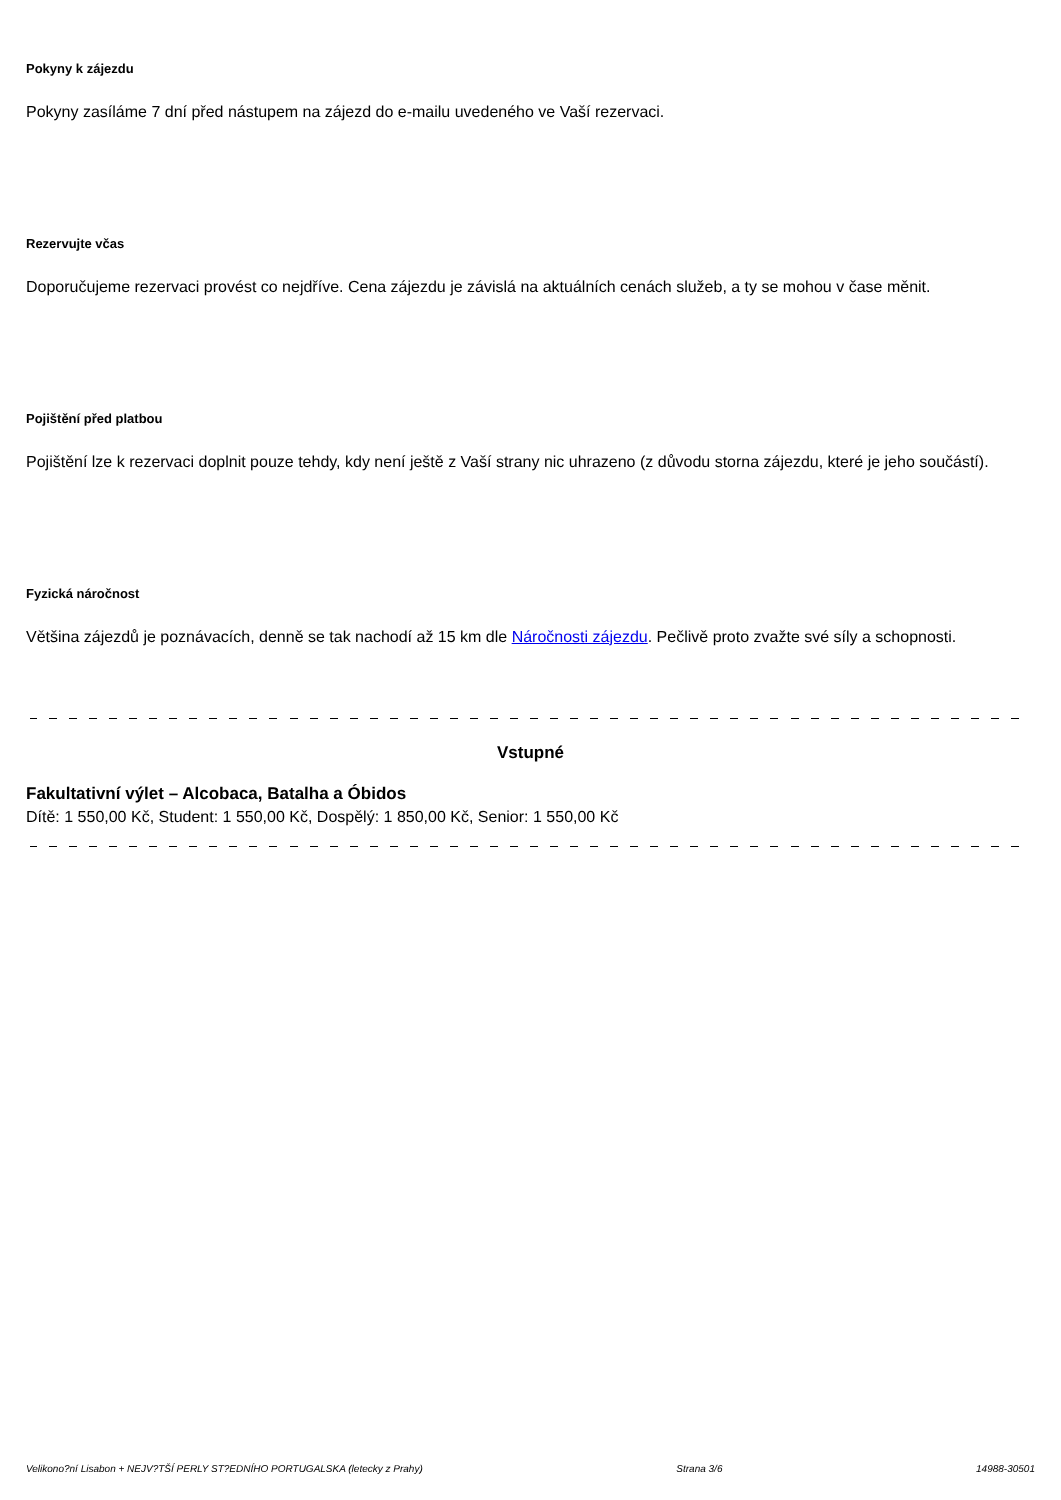Pokyny k zájezdu
Pokyny zasíláme 7 dní před nástupem na zájezd do e-mailu uvedeného ve Vaší rezervaci.
Rezervujte včas
Doporučujeme rezervaci provést co nejdříve. Cena zájezdu je závislá na aktuálních cenách služeb, a ty se mohou v čase měnit.
Pojištění před platbou
Pojištění lze k rezervaci doplnit pouze tehdy, kdy není ještě z Vaší strany nic uhrazeno (z důvodu storna zájezdu, které je jeho součástí).
Fyzická náročnost
Většina zájezdů je poznávacích, denně se tak nachodí až 15 km dle Náročnosti zájezdu. Pečlivě proto zvažte své síly a schopnosti.
Vstupné
Fakultativní výlet – Alcobaca, Batalha a Óbidos
Dítě: 1 550,00 Kč, Student: 1 550,00 Kč, Dospělý: 1 850,00 Kč, Senior: 1 550,00 Kč
Velikono?ní Lisabon + NEJV?TŠÍ PERLY ST?EDNÍHO PORTUGALSKA (letecky z Prahy) Strana 3/6 14988-30501